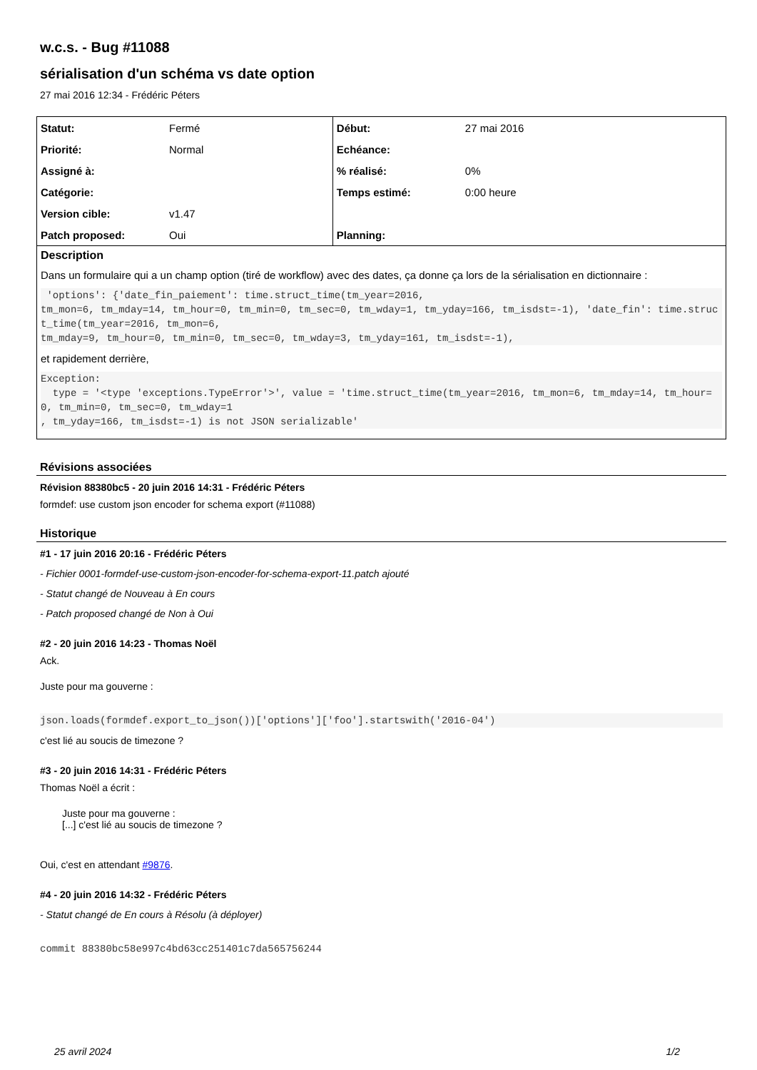w.c.s. - Bug #11088
sérialisation d'un schéma vs date option
27 mai 2016 12:34 - Frédéric Péters
| Statut: | Fermé | Début: | 27 mai 2016 |
| Priorité: | Normal | Echéance: | |
| Assigné à: | | % réalisé: | 0% |
| Catégorie: | | Temps estimé: | 0:00 heure |
| Version cible: | v1.47 | | |
| Patch proposed: | Oui | Planning: | |
Description
Dans un formulaire qui a un champ option (tiré de workflow) avec des dates, ça donne ça lors de la sérialisation en dictionnaire :
 'options': {'date_fin_paiement': time.struct_time(tm_year=2016,
tm_mon=6, tm_mday=14, tm_hour=0, tm_min=0, tm_sec=0, tm_wday=1, tm_yday=166, tm_isdst=-1), 'date_fin': time.struct_time(tm_year=2016, tm_mon=6,
tm_mday=9, tm_hour=0, tm_min=0, tm_sec=0, tm_wday=3, tm_yday=161, tm_isdst=-1),
et rapidement derrière,
Exception:
  type = '<type 'exceptions.TypeError'>', value = 'time.struct_time(tm_year=2016, tm_mon=6, tm_mday=14, tm_hour=0, tm_min=0, tm_sec=0, tm_wday=1
, tm_yday=166, tm_isdst=-1) is not JSON serializable'
Révisions associées
Révision 88380bc5 - 20 juin 2016 14:31 - Frédéric Péters
formdef: use custom json encoder for schema export (#11088)
Historique
#1 - 17 juin 2016 20:16 - Frédéric Péters
- Fichier 0001-formdef-use-custom-json-encoder-for-schema-export-11.patch ajouté
- Statut changé de Nouveau à En cours
- Patch proposed changé de Non à Oui
#2 - 20 juin 2016 14:23 - Thomas Noël
Ack.
Juste pour ma gouverne :
json.loads(formdef.export_to_json())['options']['foo'].startswith('2016-04')
c'est lié au soucis de timezone ?
#3 - 20 juin 2016 14:31 - Frédéric Péters
Thomas Noël a écrit :
Juste pour ma gouverne :
[...] c'est lié au soucis de timezone ?
Oui, c'est en attendant #9876.
#4 - 20 juin 2016 14:32 - Frédéric Péters
- Statut changé de En cours à Résolu (à déployer)
commit 88380bc58e997c4bd63cc251401c7da565756244
25 avril 2024 1/2